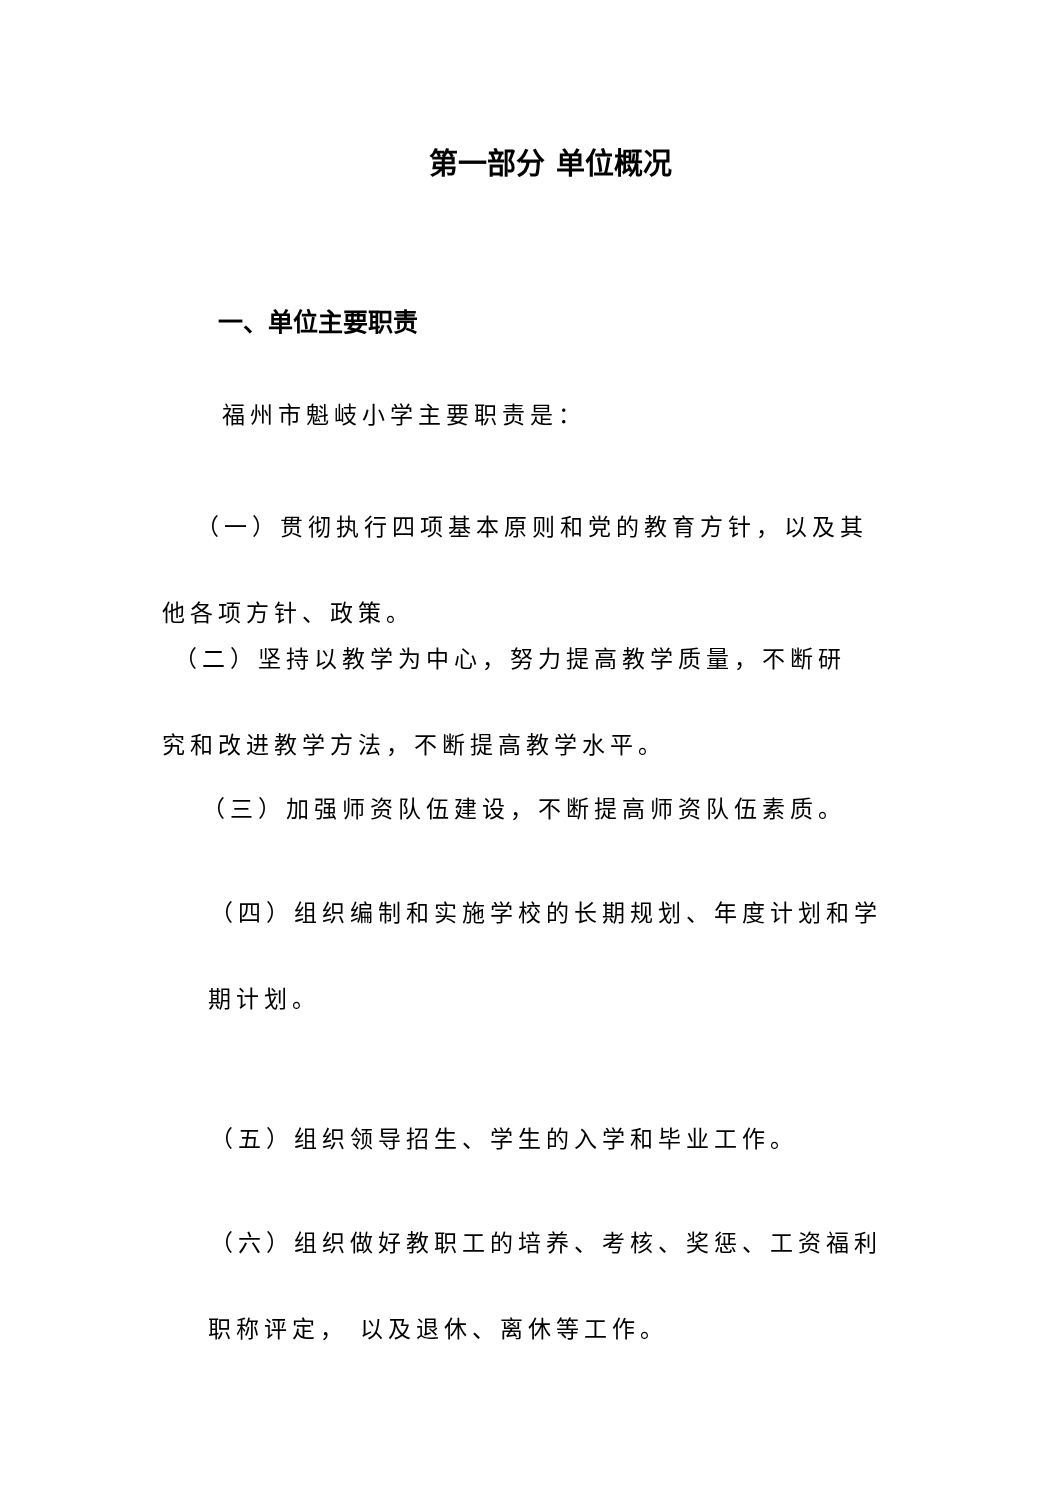第一部分 单位概况
一、单位主要职责
福州市魁岐小学主要职责是：
（一）贯彻执行四项基本原则和党的教育方针，以及其
他各项方针、政策。
（二）坚持以教学为中心，努力提高教学质量，不断研
究和改进教学方法，不断提高教学水平。
（三）加强师资队伍建设，不断提高师资队伍素质。
（四）组织编制和实施学校的长期规划、年度计划和学
期计划。
（五）组织领导招生、学生的入学和毕业工作。
（六）组织做好教职工的培养、考核、奖惩、工资福利
职称评定， 以及退休、离休等工作。